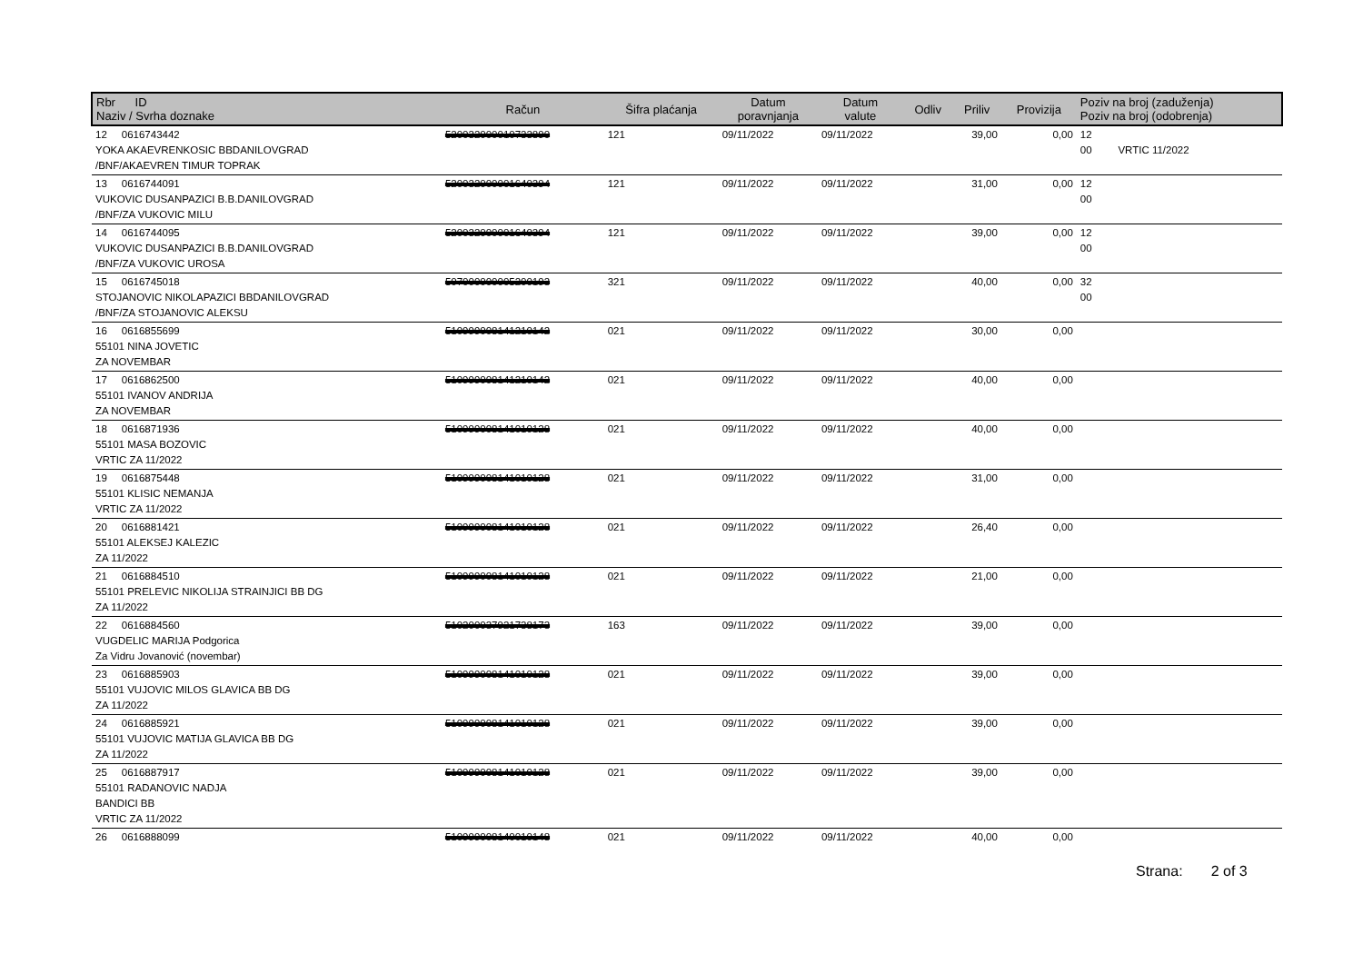| Rbr ID Naziv / Svrha doznake | Račun | Šifra plaćanja | Datum poravnjanja | Datum valute | Odliv | Priliv | Provizija | Poziv na broj (zaduženja) Poziv na broj (odobrenja) |
| --- | --- | --- | --- | --- | --- | --- | --- | --- |
| 12 0616743442 YOKA AKAEVRENKOSIC BBDANILOVGRAD /BNF/AKAEVREN TIMUR TOPRAK | 520032000010733890 | 121 | 09/11/2022 | 09/11/2022 | | 39,00 | 0,00 | 12 00 VRTIC 11/2022 |
| 13 0616744091 VUKOVIC DUSANPAZICI B.B.DANILOVGRAD /BNF/ZA VUKOVIC MILU | 520032000001640394 | 121 | 09/11/2022 | 09/11/2022 | | 31,00 | 0,00 | 12 00 |
| 14 0616744095 VUKOVIC DUSANPAZICI B.B.DANILOVGRAD /BNF/ZA VUKOVIC UROSA | 520032000001640394 | 121 | 09/11/2022 | 09/11/2022 | | 39,00 | 0,00 | 12 00 |
| 15 0616745018 STOJANOVIC NIKOLAPAZICI BBDANILOVGRAD /BNF/ZA STOJANOVIC ALEKSU | 507000000005200193 | 321 | 09/11/2022 | 09/11/2022 | | 40,00 | 0,00 | 32 00 |
| 16 0616855699 55101 NINA JOVETIC ZA NOVEMBAR | 510999008141210142 | 021 | 09/11/2022 | 09/11/2022 | | 30,00 | 0,00 | |
| 17 0616862500 55101 IVANOV ANDRIJA ZA NOVEMBAR | 510999008141210142 | 021 | 09/11/2022 | 09/11/2022 | | 40,00 | 0,00 | |
| 18 0616871936 55101 MASA BOZOVIC VRTIC ZA 11/2022 | 510999008141010128 | 021 | 09/11/2022 | 09/11/2022 | | 40,00 | 0,00 | |
| 19 0616875448 55101 KLISIC NEMANJA VRTIC ZA 11/2022 | 510999008141010128 | 021 | 09/11/2022 | 09/11/2022 | | 31,00 | 0,00 | |
| 20 0616881421 55101 ALEKSEJ KALEZIC ZA 11/2022 | 510999008141010128 | 021 | 09/11/2022 | 09/11/2022 | | 26,40 | 0,00 | |
| 21 0616884510 55101 PRELEVIC NIKOLIJA STRAINJICI BB DG ZA 11/2022 | 510999008141010128 | 021 | 09/11/2022 | 09/11/2022 | | 21,00 | 0,00 | |
| 22 0616884560 VUGDELIC MARIJA Podgorica Za Vidru Jovanović (novembar) | 510200037921738173 | 163 | 09/11/2022 | 09/11/2022 | | 39,00 | 0,00 | |
| 23 0616885903 55101 VUJOVIC MILOS GLAVICA BB DG ZA 11/2022 | 510999008141010128 | 021 | 09/11/2022 | 09/11/2022 | | 39,00 | 0,00 | |
| 24 0616885921 55101 VUJOVIC MATIJA GLAVICA BB DG ZA 11/2022 | 510999008141010128 | 021 | 09/11/2022 | 09/11/2022 | | 39,00 | 0,00 | |
| 25 0616887917 55101 RADANOVIC NADJA BANDICI BB VRTIC ZA 11/2022 | 510999008141010128 | 021 | 09/11/2022 | 09/11/2022 | | 39,00 | 0,00 | |
| 26 0616888099 | 510999008140010148 | 021 | 09/11/2022 | 09/11/2022 | | 40,00 | 0,00 | |
Strana: 2 of 3